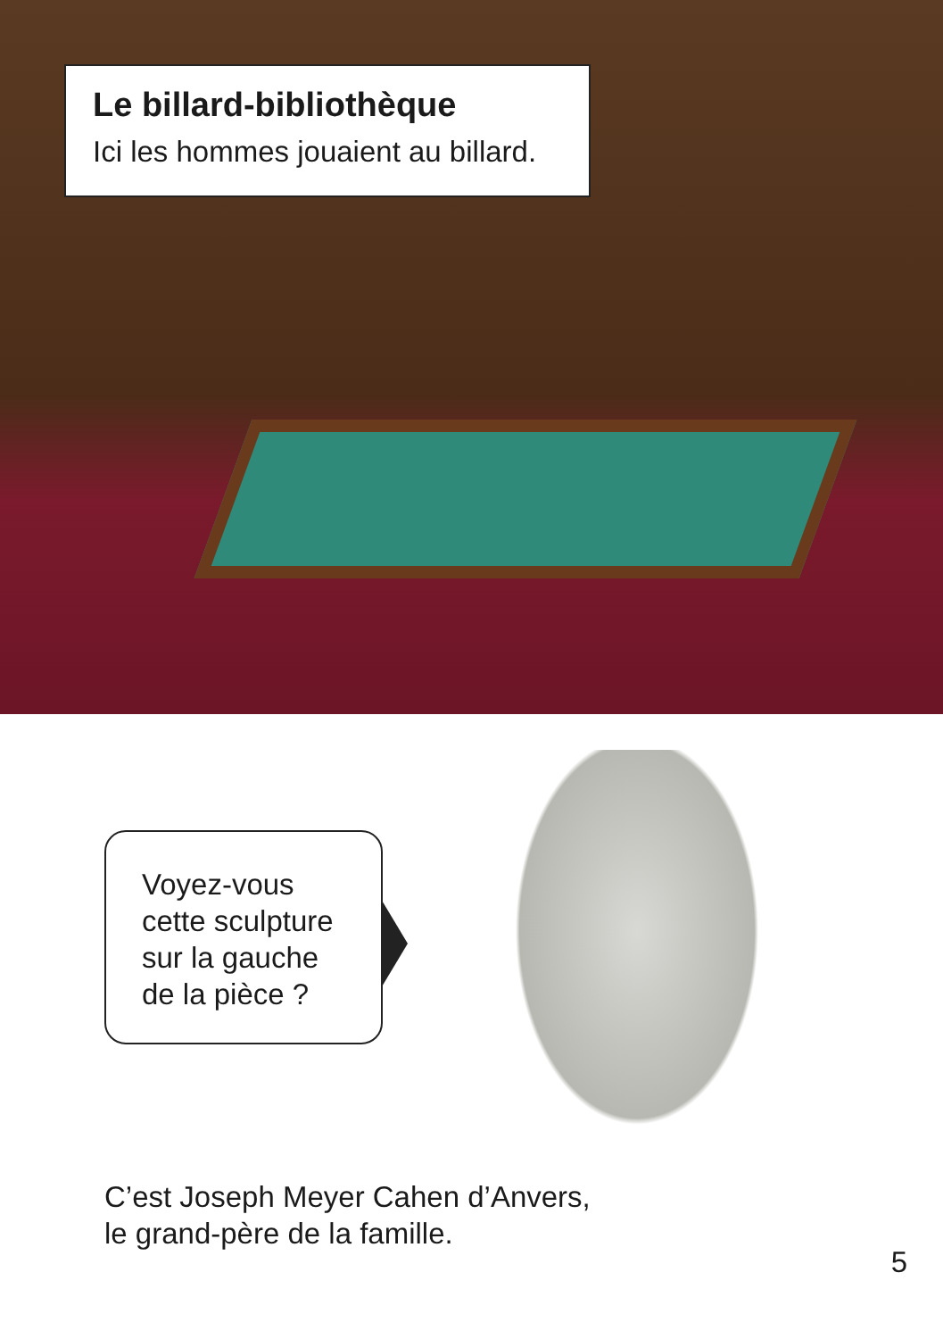Le billard-bibliothèque
Ici les hommes jouaient au billard.
Voyez-vous cette sculpture sur la gauche de la pièce ?
C’est Joseph Meyer Cahen d’Anvers,
le grand-père de la famille.
5